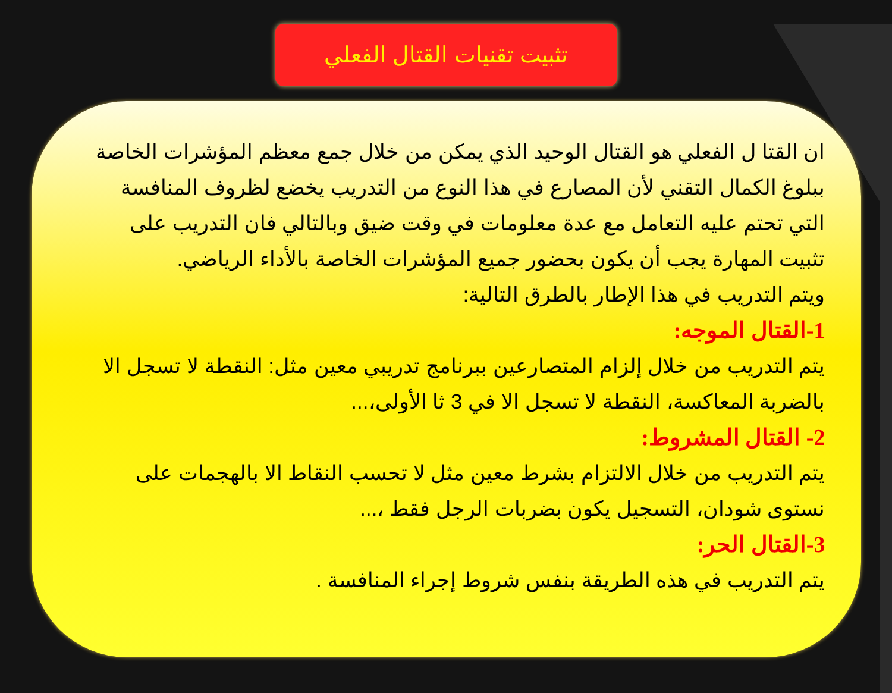تثبيت تقنيات القتال الفعلي
ان القتا ل الفعلي هو القتال الوحيد الذي يمكن من خلال جمع معظم المؤشرات الخاصة ببلوغ الكمال التقني لأن المصارع في هذا النوع من التدريب يخضع لظروف المنافسة التي تحتم عليه التعامل مع عدة معلومات في وقت ضيق وبالتالي فان التدريب على تثبيت المهارة يجب أن يكون بحضور جميع المؤشرات الخاصة بالأداء الرياضي.
ويتم التدريب في هذا الإطار بالطرق التالية:
1-القتال الموجه:
يتم التدريب من خلال إلزام المتصارعين ببرنامج تدريبي معين مثل: النقطة لا تسجل الا بالضربة المعاكسة، النقطة لا تسجل الا في 3 ثا الأولى،...
2- القتال المشروط:
يتم التدريب من خلال الالتزام بشرط معين مثل لا تحسب النقاط الا بالهجمات على نستوى شودان، التسجيل يكون بضربات الرجل فقط ،...
3-القتال الحر:
يتم التدريب في هذه الطريقة بنفس شروط إجراء المنافسة .